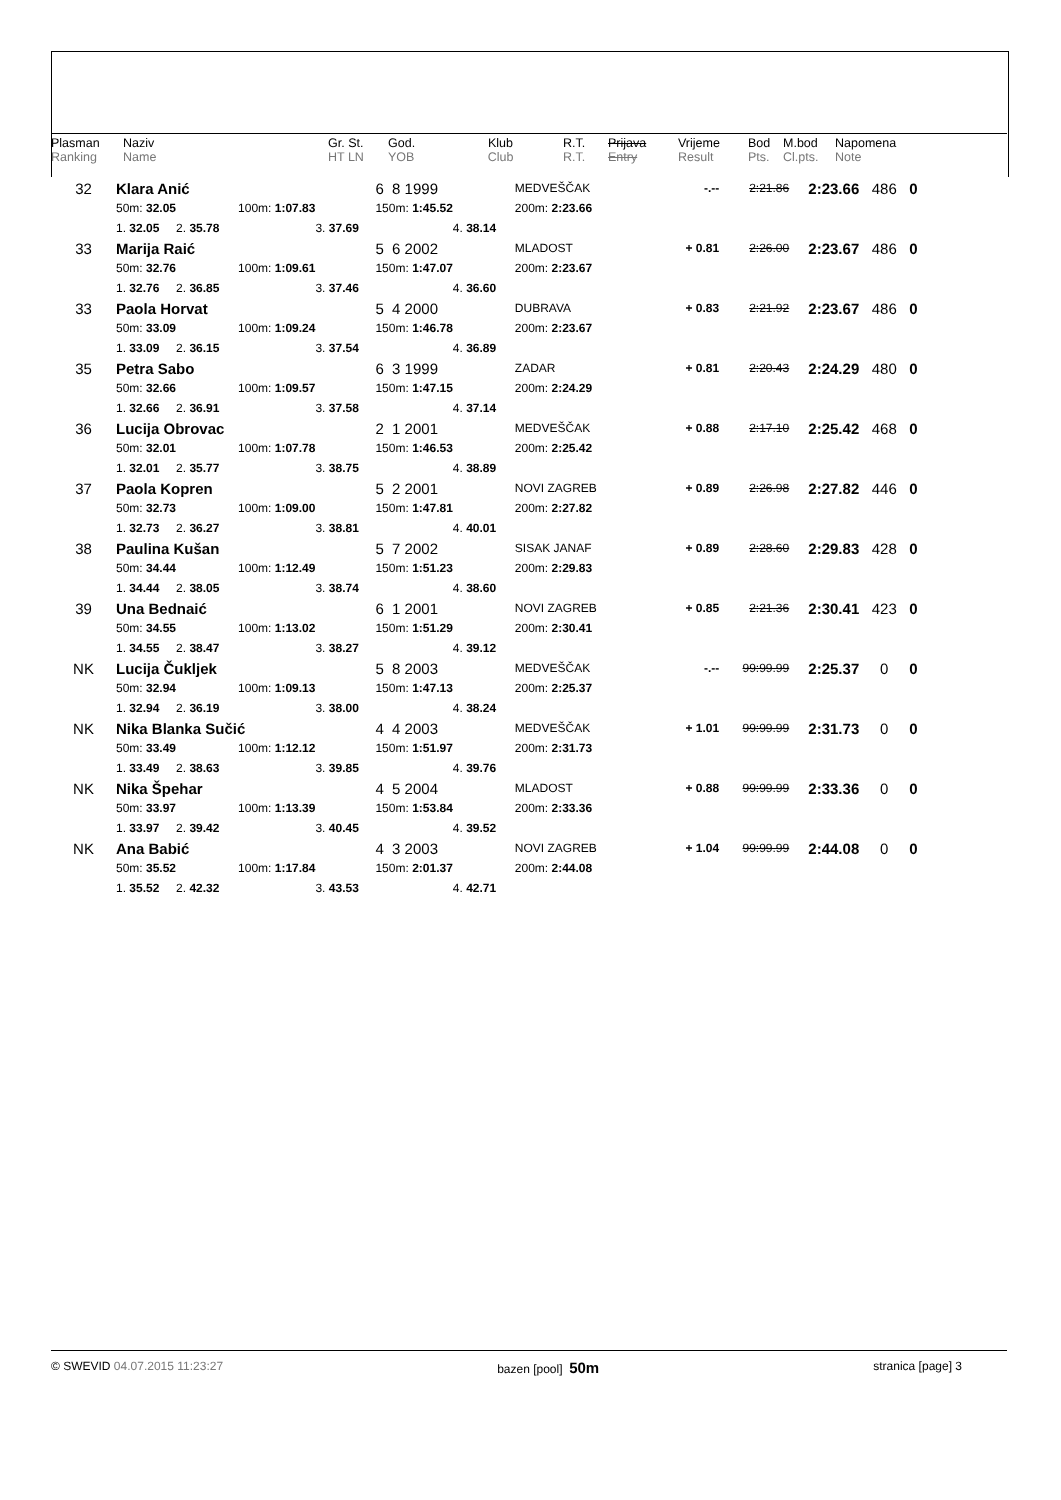| Plasman Ranking | Naziv Name | Gr. St. HT LN | God. YOB | Klub Club | R.T. R.T. | Prijava Entry | Vrijeme Result | Bod Pts. | M.bod Cl.pts. | Napomena Note |
| 32 | Klara Anić | | | | 6 8 1999 | | MEDVEŠČAK | -.-- | 2:21.86 | 2:23.66 | 486 | 0 |
| | 50m: 32.05 | | 100m: 1:07.83 | | 150m: 1:45.52 | | 200m: 2:23.66 | | | | | |
| | 1. 32.05 | 2. 35.78 | | 3. 37.69 | | 4. 38.14 | | | | | | |
| 33 | Marija Raić | | | | 5 6 2002 | | MLADOST | + 0.81 | 2:26.00 | 2:23.67 | 486 | 0 |
| | 50m: 32.76 | | 100m: 1:09.61 | | 150m: 1:47.07 | | 200m: 2:23.67 | | | | | |
| | 1. 32.76 | 2. 36.85 | | 3. 37.46 | | 4. 36.60 | | | | | | |
| 33 | Paola Horvat | | | | 5 4 2000 | | DUBRAVA | + 0.83 | 2:21.92 | 2:23.67 | 486 | 0 |
| | 50m: 33.09 | | 100m: 1:09.24 | | 150m: 1:46.78 | | 200m: 2:23.67 | | | | | |
| | 1. 33.09 | 2. 36.15 | | 3. 37.54 | | 4. 36.89 | | | | | | |
| 35 | Petra Sabo | | | | 6 3 1999 | | ZADAR | + 0.81 | 2:20.43 | 2:24.29 | 480 | 0 |
| | 50m: 32.66 | | 100m: 1:09.57 | | 150m: 1:47.15 | | 200m: 2:24.29 | | | | | |
| | 1. 32.66 | 2. 36.91 | | 3. 37.58 | | 4. 37.14 | | | | | | |
| 36 | Lucija Obrovac | | | | 2 1 2001 | | MEDVEŠČAK | + 0.88 | 2:17.10 | 2:25.42 | 468 | 0 |
| | 50m: 32.01 | | 100m: 1:07.78 | | 150m: 1:46.53 | | 200m: 2:25.42 | | | | | |
| | 1. 32.01 | 2. 35.77 | | 3. 38.75 | | 4. 38.89 | | | | | | |
| 37 | Paola Kopren | | | | 5 2 2001 | | NOVI ZAGREB | + 0.89 | 2:26.98 | 2:27.82 | 446 | 0 |
| | 50m: 32.73 | | 100m: 1:09.00 | | 150m: 1:47.81 | | 200m: 2:27.82 | | | | | |
| | 1. 32.73 | 2. 36.27 | | 3. 38.81 | | 4. 40.01 | | | | | | |
| 38 | Paulina Kušan | | | | 5 7 2002 | | SISAK JANAF | + 0.89 | 2:28.60 | 2:29.83 | 428 | 0 |
| | 50m: 34.44 | | 100m: 1:12.49 | | 150m: 1:51.23 | | 200m: 2:29.83 | | | | | |
| | 1. 34.44 | 2. 38.05 | | 3. 38.74 | | 4. 38.60 | | | | | | |
| 39 | Una Bednaić | | | | 6 1 2001 | | NOVI ZAGREB | + 0.85 | 2:21.36 | 2:30.41 | 423 | 0 |
| | 50m: 34.55 | | 100m: 1:13.02 | | 150m: 1:51.29 | | 200m: 2:30.41 | | | | | |
| | 1. 34.55 | 2. 38.47 | | 3. 38.27 | | 4. 39.12 | | | | | | |
| NK | Lucija Čukljek | | | | 5 8 2003 | | MEDVEŠČAK | -.-- | 99:99.99 | 2:25.37 | 0 | 0 |
| | 50m: 32.94 | | 100m: 1:09.13 | | 150m: 1:47.13 | | 200m: 2:25.37 | | | | | |
| | 1. 32.94 | 2. 36.19 | | 3. 38.00 | | 4. 38.24 | | | | | | |
| NK | Nika Blanka Sučić | | | | 4 4 2003 | | MEDVEŠČAK | + 1.01 | 99:99.99 | 2:31.73 | 0 | 0 |
| | 50m: 33.49 | | 100m: 1:12.12 | | 150m: 1:51.97 | | 200m: 2:31.73 | | | | | |
| | 1. 33.49 | 2. 38.63 | | 3. 39.85 | | 4. 39.76 | | | | | | |
| NK | Nika Špehar | | | | 4 5 2004 | | MLADOST | + 0.88 | 99:99.99 | 2:33.36 | 0 | 0 |
| | 50m: 33.97 | | 100m: 1:13.39 | | 150m: 1:53.84 | | 200m: 2:33.36 | | | | | |
| | 1. 33.97 | 2. 39.42 | | 3. 40.45 | | 4. 39.52 | | | | | | |
| NK | Ana Babić | | | | 4 3 2003 | | NOVI ZAGREB | + 1.04 | 99:99.99 | 2:44.08 | 0 | 0 |
| | 50m: 35.52 | | 100m: 1:17.84 | | 150m: 2:01.37 | | 200m: 2:44.08 | | | | | |
| | 1. 35.52 | 2. 42.32 | | 3. 43.53 | | 4. 42.71 | | | | | | |
© SWEVID 04.07.2015 11:23:27 bazen [pool] 50m stranica [page] 3